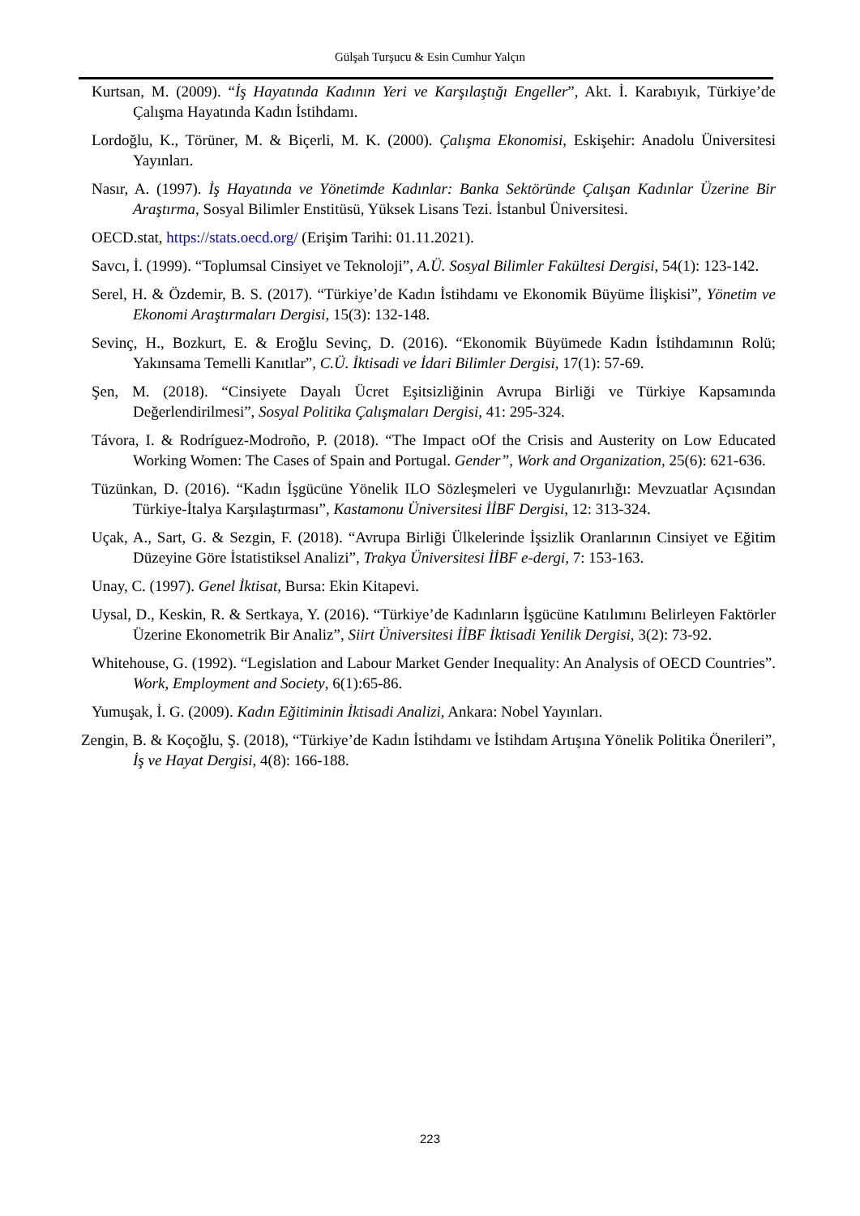Gülşah Turşucu & Esin Cumhur Yalçın
Kurtsan, M. (2009). “İş Hayatında Kadının Yeri ve Karşılaştığı Engeller”, Akt. İ. Karabıyık, Türkiye’de Çalışma Hayatında Kadın İstihdamı.
Lordoğlu, K., Törüner, M. & Biçerli, M. K. (2000). Çalışma Ekonomisi, Eskişehir: Anadolu Üniversitesi Yayınları.
Nasır, A. (1997). İş Hayatında ve Yönetimde Kadınlar: Banka Sektöründe Çalışan Kadınlar Üzerine Bir Araştırma, Sosyal Bilimler Enstitüsü, Yüksek Lisans Tezi. İstanbul Üniversitesi.
OECD.stat, https://stats.oecd.org/ (Erişim Tarihi: 01.11.2021).
Savcı, İ. (1999). “Toplumsal Cinsiyet ve Teknoloji”, A.Ü. Sosyal Bilimler Fakültesi Dergisi, 54(1): 123-142.
Serel, H. & Özdemir, B. S. (2017). “Türkiye’de Kadın İstihdamı ve Ekonomik Büyüme İlişkisi”, Yönetim ve Ekonomi Araştırmaları Dergisi, 15(3): 132-148.
Sevinç, H., Bozkurt, E. & Eroğlu Sevinç, D. (2016). “Ekonomik Büyümede Kadın İstihdamının Rolü; Yakınsama Temelli Kanıtlar”, C.Ü. İktisadi ve İdari Bilimler Dergisi, 17(1): 57-69.
Şen, M. (2018). “Cinsiyete Dayalı Ücret Eşitsizliğinin Avrupa Birliği ve Türkiye Kapsamında Değerlendirilmesi”, Sosyal Politika Çalışmaları Dergisi, 41: 295-324.
Távora, I. & Rodríguez-Modroño, P. (2018). “The Impact oOf the Crisis and Austerity on Low Educated Working Women: The Cases of Spain and Portugal. Gender”, Work and Organization, 25(6): 621-636.
Tüzünkan, D. (2016). “Kadın İşgücüne Yönelik ILO Sözleşmeleri ve Uygulanırlığı: Mevzuatlar Açısından Türkiye-İtalya Karşılaştırması”, Kastamonu Üniversitesi İİBF Dergisi, 12: 313-324.
Uçak, A., Sart, G. & Sezgin, F. (2018). “Avrupa Birliği Ülkelerinde İşsizlik Oranlarının Cinsiyet ve Eğitim Düzeyine Göre İstatistiksel Analizi”, Trakya Üniversitesi İİBF e-dergi, 7: 153-163.
Unay, C. (1997). Genel İktisat, Bursa: Ekin Kitapevi.
Uysal, D., Keskin, R. & Sertkaya, Y. (2016). “Türkiye’de Kadınların İşgücüne Katılımını Belirleyen Faktörler Üzerine Ekonometrik Bir Analiz”, Siirt Üniversitesi İİBF İktisadi Yenilik Dergisi, 3(2): 73-92.
Whitehouse, G. (1992). “Legislation and Labour Market Gender Inequality: An Analysis of OECD Countries”. Work, Employment and Society, 6(1):65-86.
Yumuşak, İ. G. (2009). Kadın Eğitiminin İktisadi Analizi, Ankara: Nobel Yayınları.
Zengin, B. & Koçoğlu, Ş. (2018), “Türkiye’de Kadın İstihdamı ve İstihdam Artışına Yönelik Politika Önerileri”, İş ve Hayat Dergisi, 4(8): 166-188.
223